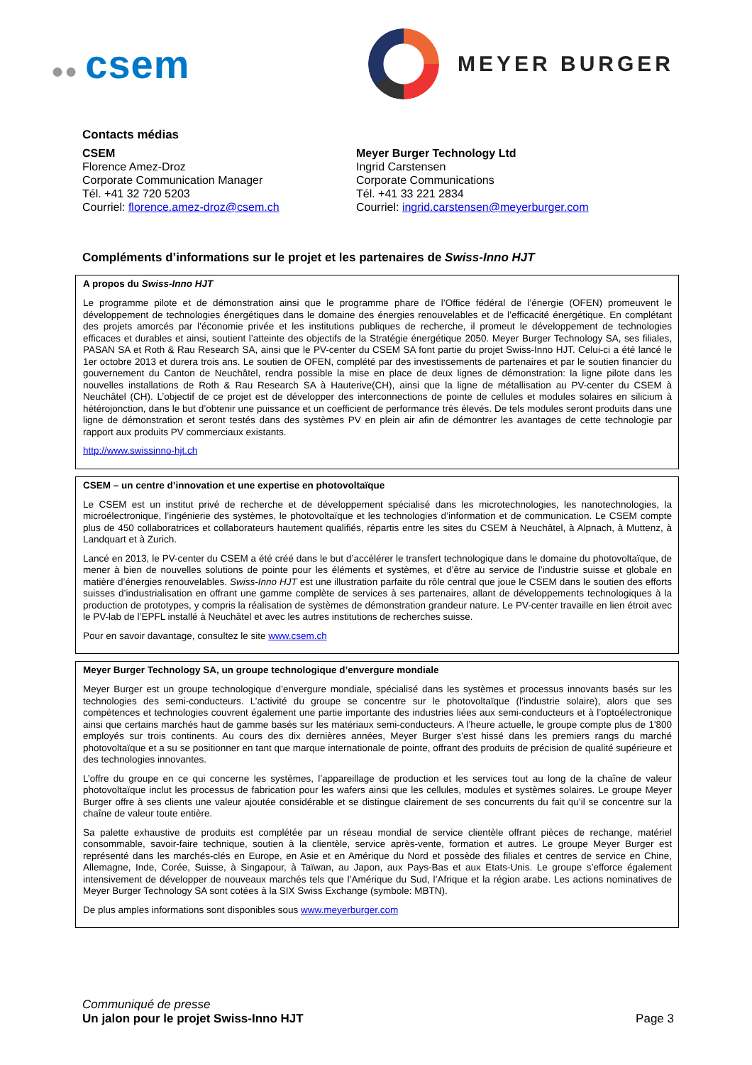●● csem
MEYER BURGER
Contacts médias
CSEM
Florence Amez-Droz
Corporate Communication Manager
Tél. +41 32 720 5203
Courriel: florence.amez-droz@csem.ch
Meyer Burger Technology Ltd
Ingrid Carstensen
Corporate Communications
Tél. +41 33 221 2834
Courriel: ingrid.carstensen@meyerburger.com
Compléments d’informations sur le projet et les partenaires de Swiss-Inno HJT
A propos du Swiss-Inno HJT
Le programme pilote et de démonstration ainsi que le programme phare de l’Office fédéral de l’énergie (OFEN) promeuvent le développement de technologies énergétiques dans le domaine des énergies renouvelables et de l’efficacité énergétique. En complétant des projets amorcés par l’économie privée et les institutions publiques de recherche, il promeut le développement de technologies efficaces et durables et ainsi, soutient l’atteinte des objectifs de la Stratégie énergétique 2050. Meyer Burger Technology SA, ses filiales, PASAN SA et Roth & Rau Research SA, ainsi que le PV-center du CSEM SA font partie du projet Swiss-Inno HJT. Celui-ci a été lancé le 1er octobre 2013 et durera trois ans. Le soutien de OFEN, complété par des investissements de partenaires et par le soutien financier du gouvernement du Canton de Neuchâtel, rendra possible la mise en place de deux lignes de démonstration: la ligne pilote dans les nouvelles installations de Roth & Rau Research SA à Hauterive(CH), ainsi que la ligne de métallisation au PV-center du CSEM à Neuchâtel (CH). L’objectif de ce projet est de développer des interconnections de pointe de cellules et modules solaires en silicium à hétérojonction, dans le but d’obtenir une puissance et un coefficient de performance très élevés. De tels modules seront produits dans une ligne de démonstration et seront testés dans des systèmes PV en plein air afin de démontrer les avantages de cette technologie par rapport aux produits PV commerciaux existants.
http://www.swissinno-hjt.ch
CSEM – un centre d’innovation et une expertise en photovoltaïque
Le CSEM est un institut privé de recherche et de développement spécialisé dans les microtechnologies, les nanotechnologies, la microélectronique, l’ingénierie des systèmes, le photovoltaïque et les technologies d’information et de communication. Le CSEM compte plus de 450 collaboratrices et collaborateurs hautement qualifiés, répartis entre les sites du CSEM à Neuchâtel, à Alpnach, à Muttenz, à Landquart et à Zurich.
Lancé en 2013, le PV-center du CSEM a été créé dans le but d’accélérer le transfert technologique dans le domaine du photovoltaïque, de mener à bien de nouvelles solutions de pointe pour les éléments et systèmes, et d’être au service de l’industrie suisse et globale en matière d’énergies renouvelables. Swiss-Inno HJT est une illustration parfaite du rôle central que joue le CSEM dans le soutien des efforts suisses d’industrialisation en offrant une gamme complète de services à ses partenaires, allant de développements technologiques à la production de prototypes, y compris la réalisation de systèmes de démonstration grandeur nature. Le PV-center travaille en lien étroit avec le PV-lab de l’EPFL installé à Neuchâtel et avec les autres institutions de recherches suisse.
Pour en savoir davantage, consultez le site www.csem.ch
Meyer Burger Technology SA, un groupe technologique d’envergure mondiale
Meyer Burger est un groupe technologique d’envergure mondiale, spécialisé dans les systèmes et processus innovants basés sur les technologies des semi-conducteurs. L’activité du groupe se concentre sur le photovoltaïque (l’industrie solaire), alors que ses compétences et technologies couvrent également une partie importante des industries liées aux semi-conducteurs et à l’optoélectronique ainsi que certains marchés haut de gamme basés sur les matériaux semi-conducteurs. A l’heure actuelle, le groupe compte plus de 1'800 employés sur trois continents. Au cours des dix dernières années, Meyer Burger s’est hissé dans les premiers rangs du marché photovoltaïque et a su se positionner en tant que marque internationale de pointe, offrant des produits de précision de qualité supérieure et des technologies innovantes.
L’offre du groupe en ce qui concerne les systèmes, l’appareillage de production et les services tout au long de la chaîne de valeur photovoltaïque inclut les processus de fabrication pour les wafers ainsi que les cellules, modules et systèmes solaires. Le groupe Meyer Burger offre à ses clients une valeur ajoutée considérable et se distingue clairement de ses concurrents du fait qu’il se concentre sur la chaîne de valeur toute entière.
Sa palette exhaustive de produits est complétée par un réseau mondial de service clientèle offrant pièces de rechange, matériel consommable, savoir-faire technique, soutien à la clientèle, service après-vente, formation et autres. Le groupe Meyer Burger est représenté dans les marchés-clés en Europe, en Asie et en Amérique du Nord et possède des filiales et centres de service en Chine, Allemagne, Inde, Corée, Suisse, à Singapour, à Taïwan, au Japon, aux Pays-Bas et aux Etats-Unis. Le groupe s’efforce également intensivement de développer de nouveaux marchés tels que l’Amérique du Sud, l’Afrique et la région arabe. Les actions nominatives de Meyer Burger Technology SA sont cotées à la SIX Swiss Exchange (symbole: MBTN).
De plus amples informations sont disponibles sous www.meyerburger.com
Communiqué de presse
Un jalon pour le projet Swiss-Inno HJT Page 3